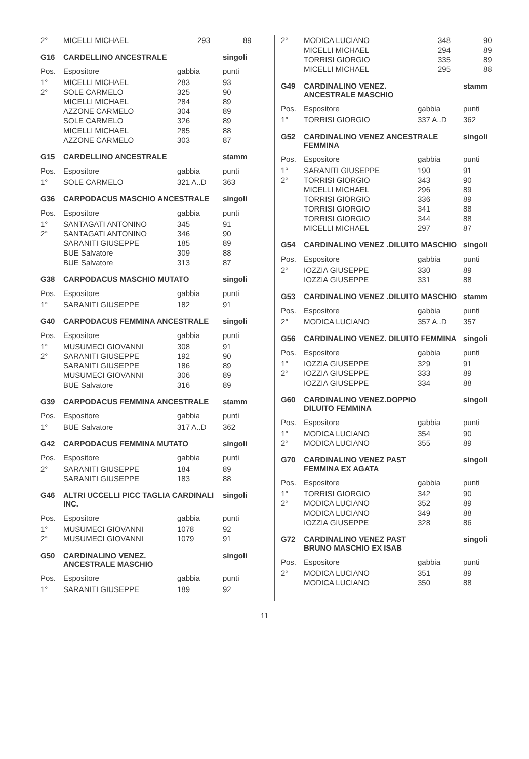| 2° | MICELLI MICHAEL | 293 | 89 |
| G16 | CARDELLINO ANCESTRALE | | singoli |
| --- | --- | --- | --- |
| Pos. | Espositore | gabbia | punti |
| 1° | MICELLI MICHAEL | 283 | 93 |
| 2° | SOLE CARMELO | 325 | 90 |
| | MICELLI MICHAEL | 284 | 89 |
| | AZZONE CARMELO | 304 | 89 |
| | SOLE CARMELO | 326 | 89 |
| | MICELLI MICHAEL | 285 | 88 |
| | AZZONE CARMELO | 303 | 87 |
| G15 | CARDELLINO ANCESTRALE | | stamm |
| --- | --- | --- | --- |
| Pos. | Espositore | gabbia | punti |
| 1° | SOLE CARMELO | 321 A..D | 363 |
| G36 | CARPODACUS MASCHIO ANCESTRALE | | singoli |
| --- | --- | --- | --- |
| Pos. | Espositore | gabbia | punti |
| 1° | SANTAGATI ANTONINO | 345 | 91 |
| 2° | SANTAGATI ANTONINO | 346 | 90 |
| | SARANITI GIUSEPPE | 185 | 89 |
| | BUE Salvatore | 309 | 88 |
| | BUE Salvatore | 313 | 87 |
| G38 | CARPODACUS MASCHIO MUTATO | | singoli |
| --- | --- | --- | --- |
| Pos. | Espositore | gabbia | punti |
| 1° | SARANITI GIUSEPPE | 182 | 91 |
| G40 | CARPODACUS FEMMINA ANCESTRALE | | singoli |
| --- | --- | --- | --- |
| Pos. | Espositore | gabbia | punti |
| 1° | MUSUMECI GIOVANNI | 308 | 91 |
| 2° | SARANITI GIUSEPPE | 192 | 90 |
| | SARANITI GIUSEPPE | 186 | 89 |
| | MUSUMECI GIOVANNI | 306 | 89 |
| | BUE Salvatore | 316 | 89 |
| G39 | CARPODACUS FEMMINA ANCESTRALE | | stamm |
| --- | --- | --- | --- |
| Pos. | Espositore | gabbia | punti |
| 1° | BUE Salvatore | 317 A..D | 362 |
| G42 | CARPODACUS FEMMINA MUTATO | | singoli |
| --- | --- | --- | --- |
| Pos. | Espositore | gabbia | punti |
| 2° | SARANITI GIUSEPPE | 184 | 89 |
| | SARANITI GIUSEPPE | 183 | 88 |
| G46 | ALTRI UCCELLI PICC TAGLIA CARDINALI INC. | | singoli |
| --- | --- | --- | --- |
| Pos. | Espositore | gabbia | punti |
| 1° | MUSUMECI GIOVANNI | 1078 | 92 |
| 2° | MUSUMECI GIOVANNI | 1079 | 91 |
| G50 | CARDINALINO VENEZ. ANCESTRALE MASCHIO | | singoli |
| --- | --- | --- | --- |
| Pos. | Espositore | gabbia | punti |
| 1° | SARANITI GIUSEPPE | 189 | 92 |
| 2° | MODICA LUCIANO | 348 | 90 |
| | MICELLI MICHAEL | 294 | 89 |
| | TORRISI GIORGIO | 335 | 89 |
| | MICELLI MICHAEL | 295 | 88 |
| G49 | CARDINALINO VENEZ. ANCESTRALE MASCHIO | | stamm |
| --- | --- | --- | --- |
| Pos. | Espositore | gabbia | punti |
| 1° | TORRISI GIORGIO | 337 A..D | 362 |
| G52 | CARDINALINO VENEZ ANCESTRALE FEMMINA | | singoli |
| --- | --- | --- | --- |
| Pos. | Espositore | gabbia | punti |
| 1° | SARANITI GIUSEPPE | 190 | 91 |
| 2° | TORRISI GIORGIO | 343 | 90 |
| | MICELLI MICHAEL | 296 | 89 |
| | TORRISI GIORGIO | 336 | 89 |
| | TORRISI GIORGIO | 341 | 88 |
| | TORRISI GIORGIO | 344 | 88 |
| | MICELLI MICHAEL | 297 | 87 |
| G54 | CARDINALINO VENEZ .DILUITO MASCHIO | | singoli |
| --- | --- | --- | --- |
| Pos. | Espositore | gabbia | punti |
| 2° | IOZZIA GIUSEPPE | 330 | 89 |
| | IOZZIA GIUSEPPE | 331 | 88 |
| G53 | CARDINALINO VENEZ .DILUITO MASCHIO | | stamm |
| --- | --- | --- | --- |
| Pos. | Espositore | gabbia | punti |
| 2° | MODICA LUCIANO | 357 A..D | 357 |
| G56 | CARDINALINO VENEZ. DILUITO FEMMINA | | singoli |
| --- | --- | --- | --- |
| Pos. | Espositore | gabbia | punti |
| 1° | IOZZIA GIUSEPPE | 329 | 91 |
| 2° | IOZZIA GIUSEPPE | 333 | 89 |
| | IOZZIA GIUSEPPE | 334 | 88 |
| G60 | CARDINALINO VENEZ.DOPPIO DILUITO FEMMINA | | singoli |
| --- | --- | --- | --- |
| Pos. | Espositore | gabbia | punti |
| 1° | MODICA LUCIANO | 354 | 90 |
| 2° | MODICA LUCIANO | 355 | 89 |
| G70 | CARDINALINO VENEZ PAST FEMMINA EX AGATA | | singoli |
| --- | --- | --- | --- |
| Pos. | Espositore | gabbia | punti |
| 1° | TORRISI GIORGIO | 342 | 90 |
| 2° | MODICA LUCIANO | 352 | 89 |
| | MODICA LUCIANO | 349 | 88 |
| | IOZZIA GIUSEPPE | 328 | 86 |
| G72 | CARDINALINO VENEZ PAST BRUNO MASCHIO EX ISAB | | singoli |
| --- | --- | --- | --- |
| Pos. | Espositore | gabbia | punti |
| 2° | MODICA LUCIANO | 351 | 89 |
| | MODICA LUCIANO | 350 | 88 |
11